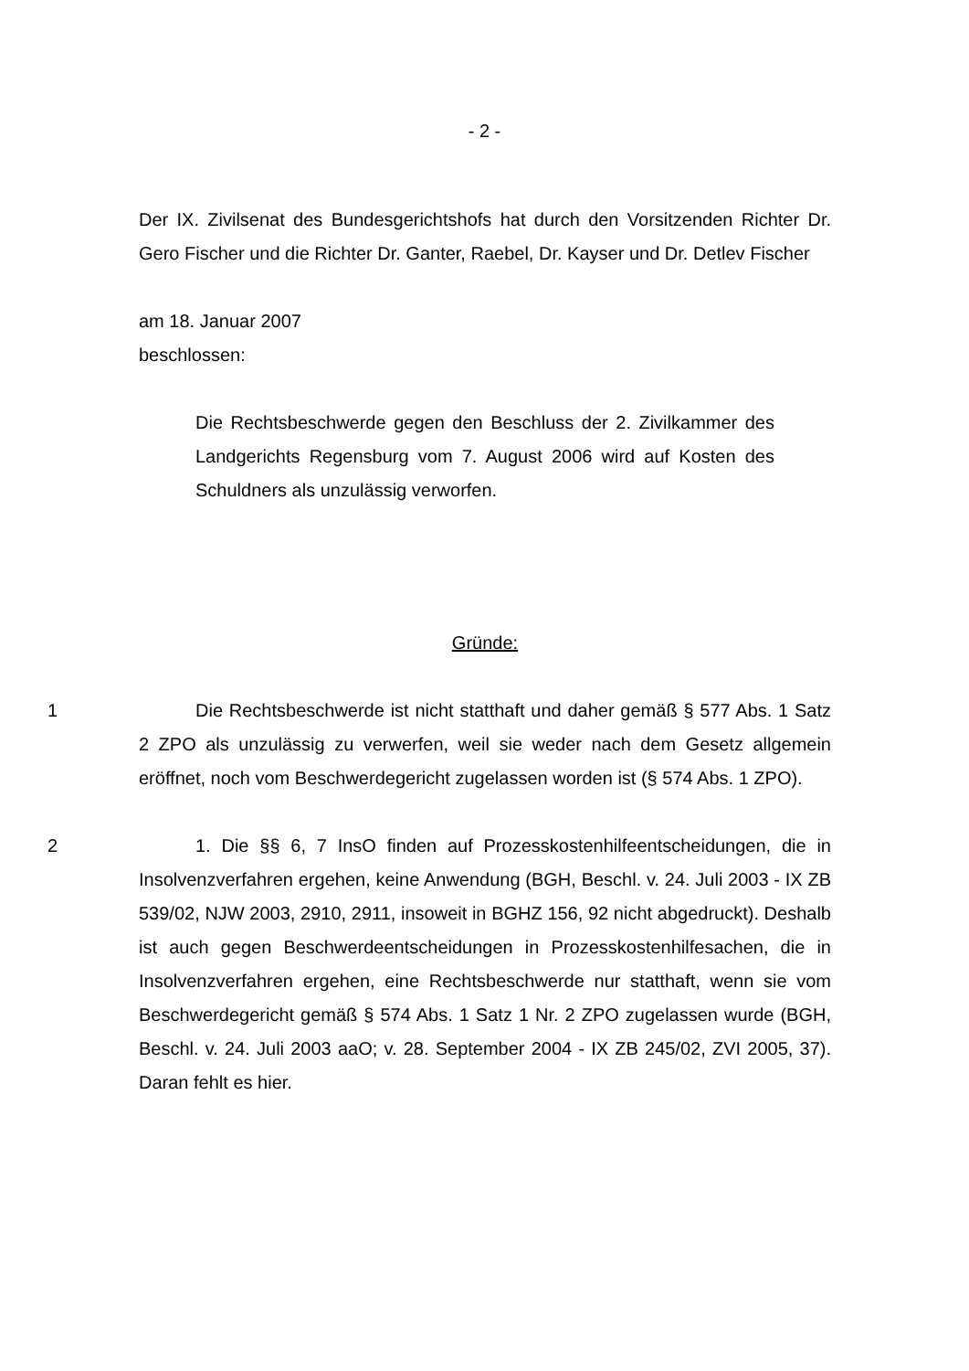- 2 -
Der IX. Zivilsenat des Bundesgerichtshofs hat durch den Vorsitzenden Richter Dr. Gero Fischer und die Richter Dr. Ganter, Raebel, Dr. Kayser und Dr. Detlev Fischer
am 18. Januar 2007
beschlossen:
Die Rechtsbeschwerde gegen den Beschluss der 2. Zivilkammer des Landgerichts Regensburg vom 7. August 2006 wird auf Kosten des Schuldners als unzulässig verworfen.
Gründe:
1
Die Rechtsbeschwerde ist nicht statthaft und daher gemäß § 577 Abs. 1 Satz 2 ZPO als unzulässig zu verwerfen, weil sie weder nach dem Gesetz allgemein eröffnet, noch vom Beschwerdegericht zugelassen worden ist (§ 574 Abs. 1 ZPO).
2
1. Die §§ 6, 7 InsO finden auf Prozesskostenhilfeentscheidungen, die in Insolvenzverfahren ergehen, keine Anwendung (BGH, Beschl. v. 24. Juli 2003 - IX ZB 539/02, NJW 2003, 2910, 2911, insoweit in BGHZ 156, 92 nicht abgedruckt). Deshalb ist auch gegen Beschwerdeentscheidungen in Prozesskostenhilfesachen, die in Insolvenzverfahren ergehen, eine Rechtsbeschwerde nur statthaft, wenn sie vom Beschwerdegericht gemäß § 574 Abs. 1 Satz 1 Nr. 2 ZPO zugelassen wurde (BGH, Beschl. v. 24. Juli 2003 aaO; v. 28. September 2004 - IX ZB 245/02, ZVI 2005, 37). Daran fehlt es hier.